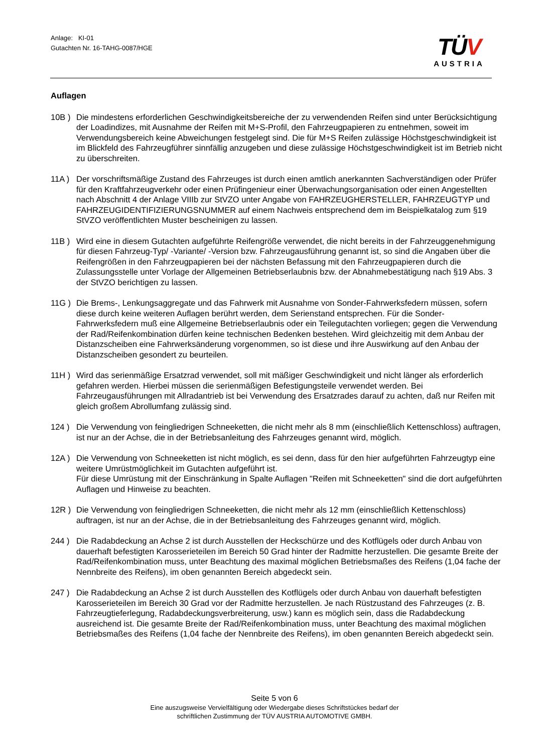Anlage: KI-01
Gutachten Nr. 16-TAHG-0087/HGE
TÜV
AUSTRIA
Auflagen
10B ) Die mindestens erforderlichen Geschwindigkeitsbereiche der zu verwendenden Reifen sind unter Berücksichtigung der Loadindizes, mit Ausnahme der Reifen mit M+S-Profil, den Fahrzeugpapieren zu entnehmen, soweit im Verwendungsbereich keine Abweichungen festgelegt sind. Die für M+S Reifen zulässige Höchstgeschwindigkeit ist im Blickfeld des Fahrzeugführer sinnfällig anzugeben und diese zulässige Höchstgeschwindigkeit ist im Betrieb nicht zu überschreiten.
11A ) Der vorschriftsmäßige Zustand des Fahrzeuges ist durch einen amtlich anerkannten Sachverständigen oder Prüfer für den Kraftfahrzeugverkehr oder einen Prüfingenieur einer Überwachungsorganisation oder einen Angestellten nach Abschnitt 4 der Anlage VIIIb zur StVZO unter Angabe von FAHRZEUGHERSTELLER, FAHRZEUGTYP und FAHRZEUGIDENTIFIZIERUNGSNUMMER auf einem Nachweis entsprechend dem im Beispielkatalog zum §19 StVZO veröffentlichten Muster bescheinigen zu lassen.
11B ) Wird eine in diesem Gutachten aufgeführte Reifengröße verwendet, die nicht bereits in der Fahrzeuggenehmigung für diesen Fahrzeug-Typ/ -Variante/ -Version bzw. Fahrzeugausführung genannt ist, so sind die Angaben über die Reifengrößen in den Fahrzeugpapieren bei der nächsten Befassung mit den Fahrzeugpapieren durch die Zulassungsstelle unter Vorlage der Allgemeinen Betriebserlaubnis bzw. der Abnahmebestätigung nach §19 Abs. 3 der StVZO berichtigen zu lassen.
11G ) Die Brems-, Lenkungsaggregate und das Fahrwerk mit Ausnahme von Sonder-Fahrwerksfedern müssen, sofern diese durch keine weiteren Auflagen berührt werden, dem Serienstand entsprechen. Für die Sonder-Fahrwerksfedern muß eine Allgemeine Betriebserlaubnis oder ein Teilegutachten vorliegen; gegen die Verwendung der Rad/Reifenkombination dürfen keine technischen Bedenken bestehen. Wird gleichzeitig mit dem Anbau der Distanzscheiben eine Fahrwerksänderung vorgenommen, so ist diese und ihre Auswirkung auf den Anbau der Distanzscheiben gesondert zu beurteilen.
11H ) Wird das serienmäßige Ersatzrad verwendet, soll mit mäßiger Geschwindigkeit und nicht länger als erforderlich gefahren werden. Hierbei müssen die serienmäßigen Befestigungsteile verwendet werden. Bei Fahrzeugausführungen mit Allradantrieb ist bei Verwendung des Ersatzrades darauf zu achten, daß nur Reifen mit gleich großem Abrollumfang zulässig sind.
124 ) Die Verwendung von feingliedrigen Schneeketten, die nicht mehr als 8 mm (einschließlich Kettenschloss) auftragen, ist nur an der Achse, die in der Betriebsanleitung des Fahrzeuges genannt wird, möglich.
12A ) Die Verwendung von Schneeketten ist nicht möglich, es sei denn, dass für den hier aufgeführten Fahrzeugtyp eine weitere Umrüstmöglichkeit im Gutachten aufgeführt ist.
Für diese Umrüstung mit der Einschränkung in Spalte Auflagen "Reifen mit Schneeketten" sind die dort aufgeführten Auflagen und Hinweise zu beachten.
12R ) Die Verwendung von feingliedrigen Schneeketten, die nicht mehr als 12 mm (einschließlich Kettenschloss) auftragen, ist nur an der Achse, die in der Betriebsanleitung des Fahrzeuges genannt wird, möglich.
244 ) Die Radabdeckung an Achse 2 ist durch Ausstellen der Heckschürze und des Kotflügels oder durch Anbau von dauerhaft befestigten Karosserieteilen im Bereich 50 Grad hinter der Radmitte herzustellen. Die gesamte Breite der Rad/Reifenkombination muss, unter Beachtung des maximal möglichen Betriebsmaßes des Reifens (1,04 fache der Nennbreite des Reifens), im oben genannten Bereich abgedeckt sein.
247 ) Die Radabdeckung an Achse 2 ist durch Ausstellen des Kotflügels oder durch Anbau von dauerhaft befestigten Karosserieteilen im Bereich 30 Grad vor der Radmitte herzustellen. Je nach Rüstzustand des Fahrzeuges (z. B. Fahrzeugtieferlegung, Radabdeckungsverbreiterung, usw.) kann es möglich sein, dass die Radabdeckung ausreichend ist. Die gesamte Breite der Rad/Reifenkombination muss, unter Beachtung des maximal möglichen Betriebsmaßes des Reifens (1,04 fache der Nennbreite des Reifens), im oben genannten Bereich abgedeckt sein.
Seite 5 von 6
Eine auszugsweise Vervielfältigung oder Wiedergabe dieses Schriftstückes bedarf der
schriftlichen Zustimmung der TÜV AUSTRIA AUTOMOTIVE GMBH.